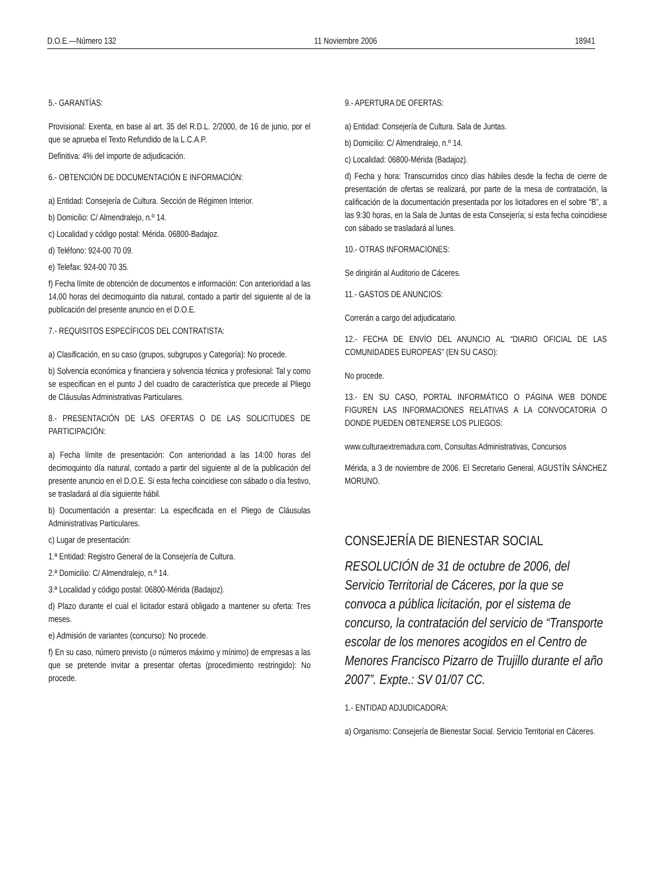D.O.E.—Número 132 11 Noviembre 2006 18941
5.- GARANTÍAS:
Provisional: Exenta, en base al art. 35 del R.D.L. 2/2000, de 16 de junio, por el que se aprueba el Texto Refundido de la L.C.A.P.
Definitiva: 4% del importe de adjudicación.
6.- OBTENCIÓN DE DOCUMENTACIÓN E INFORMACIÓN:
a) Entidad: Consejería de Cultura. Sección de Régimen Interior.
b) Domicilio: C/ Almendralejo, n.º 14.
c) Localidad y código postal: Mérida. 06800-Badajoz.
d) Teléfono: 924-00 70 09.
e) Telefax: 924-00 70 35.
f) Fecha límite de obtención de documentos e información: Con anterioridad a las 14,00 horas del decimoquinto día natural, contado a partir del siguiente al de la publicación del presente anuncio en el D.O.E.
7.- REQUISITOS ESPECÍFICOS DEL CONTRATISTA:
a) Clasificación, en su caso (grupos, subgrupos y Categoría): No procede.
b) Solvencia económica y financiera y solvencia técnica y profesional: Tal y como se especifican en el punto J del cuadro de característica que precede al Pliego de Cláusulas Administrativas Particulares.
8.- PRESENTACIÓN DE LAS OFERTAS O DE LAS SOLICITUDES DE PARTICIPACIÓN:
a) Fecha límite de presentación: Con anterioridad a las 14:00 horas del decimoquinto día natural, contado a partir del siguiente al de la publicación del presente anuncio en el D.O.E. Si esta fecha coincidiese con sábado o día festivo, se trasladará al día siguiente hábil.
b) Documentación a presentar: La especificada en el Pliego de Cláusulas Administrativas Particulares.
c) Lugar de presentación:
1.ª Entidad: Registro General de la Consejería de Cultura.
2.ª Domicilio: C/ Almendralejo, n.º 14.
3.ª Localidad y código postal: 06800-Mérida (Badajoz).
d) Plazo durante el cual el licitador estará obligado a mantener su oferta: Tres meses.
e) Admisión de variantes (concurso): No procede.
f) En su caso, número previsto (o números máximo y mínimo) de empresas a las que se pretende invitar a presentar ofertas (procedimiento restringido): No procede.
9.- APERTURA DE OFERTAS:
a) Entidad: Consejería de Cultura. Sala de Juntas.
b) Domicilio: C/ Almendralejo, n.º 14.
c) Localidad: 06800-Mérida (Badajoz).
d) Fecha y hora: Transcurridos cinco días hábiles desde la fecha de cierre de presentación de ofertas se realizará, por parte de la mesa de contratación, la calificación de la documentación presentada por los licitadores en el sobre “B”, a las 9:30 horas, en la Sala de Juntas de esta Consejería; si esta fecha coincidiese con sábado se trasladará al lunes.
10.- OTRAS INFORMACIONES:
Se dirigirán al Auditorio de Cáceres.
11.- GASTOS DE ANUNCIOS:
Correrán a cargo del adjudicatario.
12.- FECHA DE ENVÍO DEL ANUNCIO AL “DIARIO OFICIAL DE LAS COMUNIDADES EUROPEAS” (EN SU CASO):
No procede.
13.- EN SU CASO, PORTAL INFORMÁTICO O PÁGINA WEB DONDE FIGUREN LAS INFORMACIONES RELATIVAS A LA CONVOCATORIA O DONDE PUEDEN OBTENERSE LOS PLIEGOS:
www.culturaextremadura.com, Consultas Administrativas, Concursos
Mérida, a 3 de noviembre de 2006. El Secretario General, AGUSTÍN SÁNCHEZ MORUNO.
CONSEJERÍA DE BIENESTAR SOCIAL
RESOLUCIÓN de 31 de octubre de 2006, del Servicio Territorial de Cáceres, por la que se convoca a pública licitación, por el sistema de concurso, la contratación del servicio de “Transporte escolar de los menores acogidos en el Centro de Menores Francisco Pizarro de Trujillo durante el año 2007”. Expte.: SV 01/07 CC.
1.- ENTIDAD ADJUDICADORA:
a) Organismo: Consejería de Bienestar Social. Servicio Territorial en Cáceres.